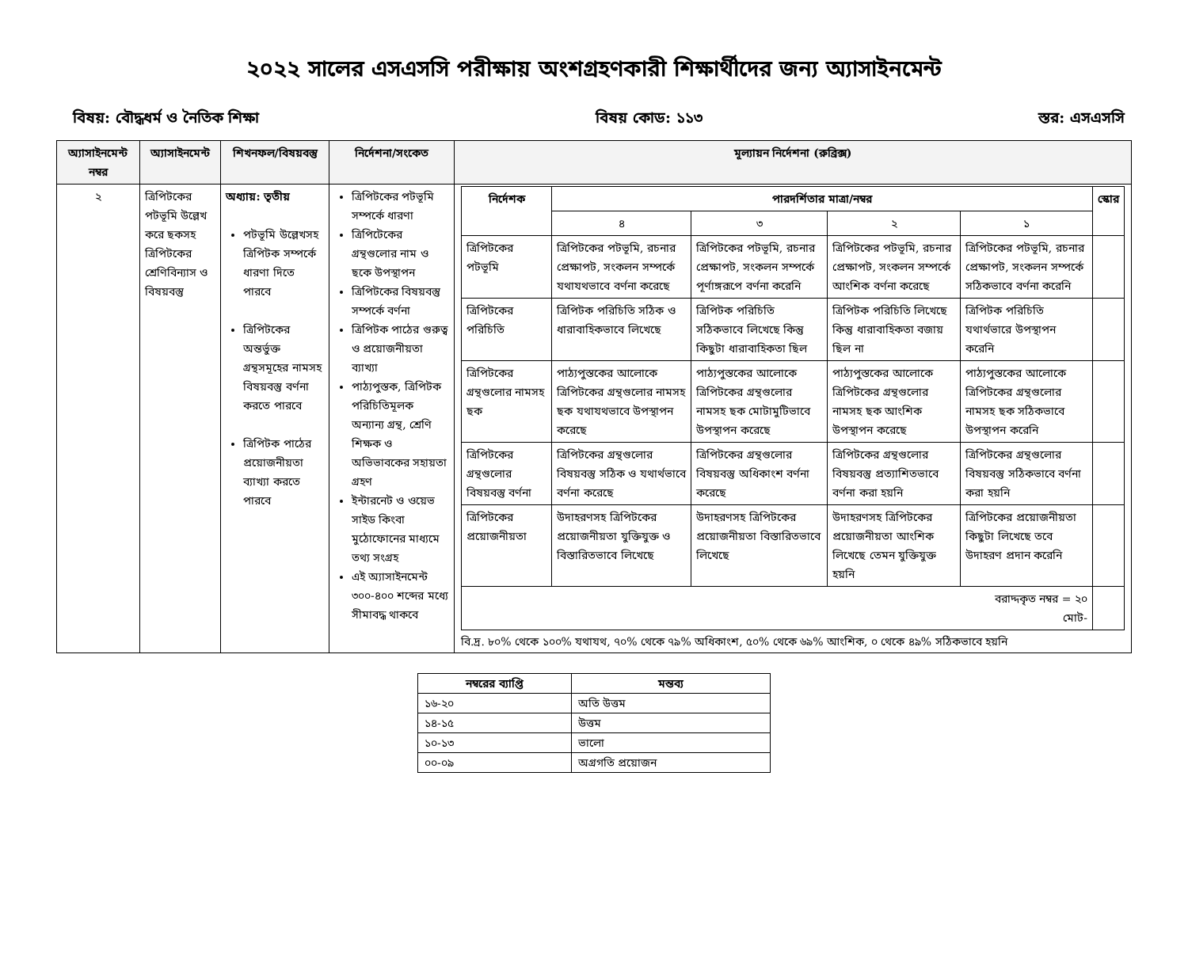২০২২ সালের এসএসসি পরীক্ষায় অংশগ্রহণকারী শিক্ষার্থীদের জন্য অ্যাসাইনমেন্ট
বিষয়: বৌদ্ধধর্ম ও নৈতিক শিক্ষা বিষয় কোড: ১১৩ স্তর: এসএসসি
| অ্যাসাইনমেন্ট নম্বর | অ্যাসাইনমেন্ট | শিখনফল/বিষয়বস্তু | নির্দেশনা/সংকেত | মূল্যায়ন নির্দেশনা (রুব্রিক্স) |
| --- | --- | --- | --- | --- |
| ২ | ত্রিপিটকের পটভূমি উল্লেখ করে ছকসহ ত্রিপিটকের শ্রেণিবিন্যাস ও বিষয়বস্তু | অধ্যায়: তৃতীয় পটভূমি উল্লেখসহ ত্রিপিটক সম্পর্কে ধারণা দিতে পারবে ত্রিপিটকের অন্তর্ভুক্ত গ্রন্থসমূহের নামসহ বিষয়বস্তু বর্ণনা করতে পারবে ত্রিপিটক পাঠের প্রয়োজনীয়তা ব্যাখ্যা করতে পারবে | ত্রিপিটকের পটভূমি সম্পর্কে ধারণা ত্রিপিটেকের গ্রন্থগুলোর নাম ও ছকে উপস্থাপন ত্রিপিটকের বিষয়বস্তু সম্পর্কে বর্ণনা ত্রিপিটক পাঠের গুরুত্ব ও প্রয়োজনীয়তা ব্যাখ্যা পাঠ্যপুস্তক, ত্রিপিটক পরিচিতিমূলক অন্যান্য গ্রন্থ, শ্রেণি শিক্ষক ও অভিভাবকের সহায়তা গ্রহণ ইন্টারনেট ও ওয়েভ সাইড কিংবা মুঠোফোনের মাধ্যমে তথ্য সংগ্রহ এই অ্যাসাইনমেন্ট ৩০০-৪০০ শব্দের মধ্যে সীমাবদ্ধ থাকবে | / নির্দেশক / পারদর্শিতার মাত্রা/নম্বর / / / / স্কোর / / --- / --- / --- / --- / --- / --- / / / ৪ / ৩ / ২ / ১ / / / ত্রিপিটকের পটভূমি / ত্রিপিটকের পটভূমি, রচনার প্রেক্ষাপট, সংকলন সম্পর্কে যথাযথভাবে বর্ণনা করেছে / ত্রিপিটকের পটভূমি, রচনার প্রেক্ষাপট, সংকলন সম্পর্কে পূর্ণাঙ্গরূপে বর্ণনা করেনি / ত্রিপিটকের পটভূমি, রচনার প্রেক্ষাপট, সংকলন সম্পর্কে আংশিক বর্ণনা করেছে / ত্রিপিটকের পটভূমি, রচনার প্রেক্ষাপট, সংকলন সম্পর্কে সঠিকভাবে বর্ণনা করেনি / / / ত্রিপিটকের পরিচিতি / ত্রিপিটক পরিচিতি সঠিক ও ধারাবাহিকভাবে লিখেছে / ত্রিপিটক পরিচিতি সঠিকভাবে লিখেছে কিন্তু কিছুটা ধারাবাহিকতা ছিল / ত্রিপিটক পরিচিতি লিখেছে কিন্তু ধারাবাহিকতা বজায় ছিল না / ত্রিপিটক পরিচিতি যথার্থভারে উপস্থাপন করেনি / / / ত্রিপিটকের গ্রন্থগুলোর নামসহ ছক / পাঠ্যপুস্তকের আলোকে ত্রিপিটকের গ্রন্থগুলোর নামসহ ছক যথাযথভাবে উপস্থাপন করেছে / পাঠ্যপুস্তকের আলোকে ত্রিপিটকের গ্রন্থগুলোর নামসহ ছক মোটামুটিভাবে উপস্থাপন করেছে / পাঠ্যপুস্তকের আলোকে ত্রিপিটকের গ্রন্থগুলোর নামসহ ছক আংশিক উপস্থাপন করেছে / পাঠ্যপুস্তকের আলোকে ত্রিপিটকের গ্রন্থগুলোর নামসহ ছক সঠিকভাবে উপস্থাপন করেনি / / / ত্রিপিটকের গ্রন্থগুলোর বিষয়বস্তু বর্ণনা / ত্রিপিটকের গ্রন্থগুলোর বিষয়বস্তু সঠিক ও যথার্থভাবে বর্ণনা করেছে / ত্রিপিটকের গ্রন্থগুলোর বিষয়বস্তু অধিকাংশ বর্ণনা করেছে / ত্রিপিটকের গ্রন্থগুলোর বিষয়বস্তু প্রত্যাশিতভাবে বর্ণনা করা হয়নি / ত্রিপিটকের গ্রন্থগুলোর বিষয়বস্তু সঠিকভাবে বর্ণনা করা হয়নি / / / ত্রিপিটকের প্রয়োজনীয়তা / উদাহরণসহ ত্রিপিটকের প্রয়োজনীয়তা যুক্তিযুক্ত ও বিস্তারিতভাবে লিখেছে / উদাহরণসহ ত্রিপিটকের প্রয়োজনীয়তা বিস্তারিতভাবে লিখেছে / উদাহরণসহ ত্রিপিটকের প্রয়োজনীয়তা আংশিক লিখেছে তেমন যুক্তিযুক্ত হয়নি / ত্রিপিটকের প্রয়োজনীয়তা কিছুটা লিখেছে তবে উদাহরণ প্রদান করেনি / / / বরাদ্দকৃত নম্বর = ২০ মোট- / / / / / / বি.দ্র. ৮০% থেকে ১০০% যথাযথ, ৭০% থেকে ৭৯% অধিকাংশ, ৫০% থেকে ৬৯% আংশিক, ০ থেকে ৪৯% সঠিকভাবে হয়নি |
| নম্বরের ব্যাপ্তি | মন্তব্য |
| --- | --- |
| ১৬-২০ | অতি উত্তম |
| ১৪-১৫ | উত্তম |
| ১০-১৩ | ভালো |
| ০০-০৯ | অগ্রগতি প্রয়োজন |